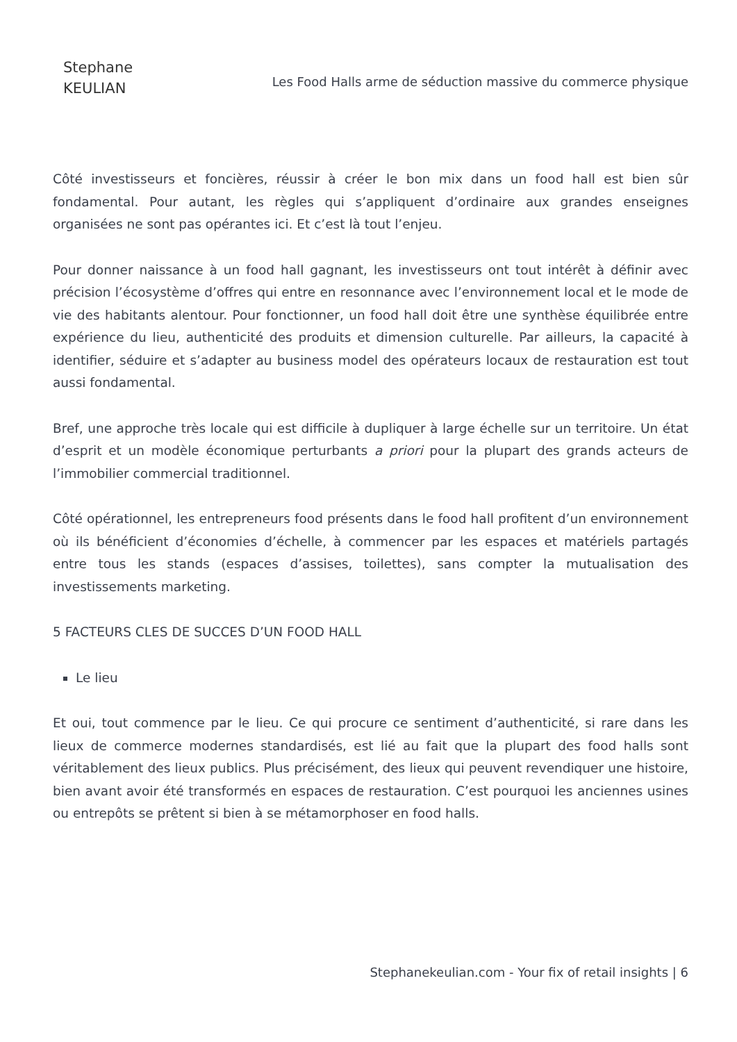Stephane
KEULIAN
Les Food Halls arme de séduction massive du commerce physique
Côté investisseurs et foncières, réussir à créer le bon mix dans un food hall est bien sûr fondamental. Pour autant, les règles qui s’appliquent d’ordinaire aux grandes enseignes organisées ne sont pas opérantes ici. Et c’est là tout l’enjeu.
Pour donner naissance à un food hall gagnant, les investisseurs ont tout intérêt à définir avec précision l’écosystème d’offres qui entre en resonnance avec l’environnement local et le mode de vie des habitants alentour. Pour fonctionner, un food hall doit être une synthèse équilibrée entre expérience du lieu, authenticité des produits et dimension culturelle. Par ailleurs, la capacité à identifier, séduire et s’adapter au business model des opérateurs locaux de restauration est tout aussi fondamental.
Bref, une approche très locale qui est difficile à dupliquer à large échelle sur un territoire. Un état d’esprit et un modèle économique perturbants a priori pour la plupart des grands acteurs de l’immobilier commercial traditionnel.
Côté opérationnel, les entrepreneurs food présents dans le food hall profitent d’un environnement où ils bénéficient d’économies d’échelle, à commencer par les espaces et matériels partagés entre tous les stands (espaces d’assises, toilettes), sans compter la mutualisation des investissements marketing.
5 FACTEURS CLES DE SUCCES D’UN FOOD HALL
Le lieu
Et oui, tout commence par le lieu. Ce qui procure ce sentiment d’authenticité, si rare dans les lieux de commerce modernes standardisés, est lié au fait que la plupart des food halls sont véritablement des lieux publics. Plus précisément, des lieux qui peuvent revendiquer une histoire, bien avant avoir été transformés en espaces de restauration. C’est pourquoi les anciennes usines ou entrepôts se prêtent si bien à se métamorphoser en food halls.
Stephanekeulian.com - Your fix of retail insights | 6